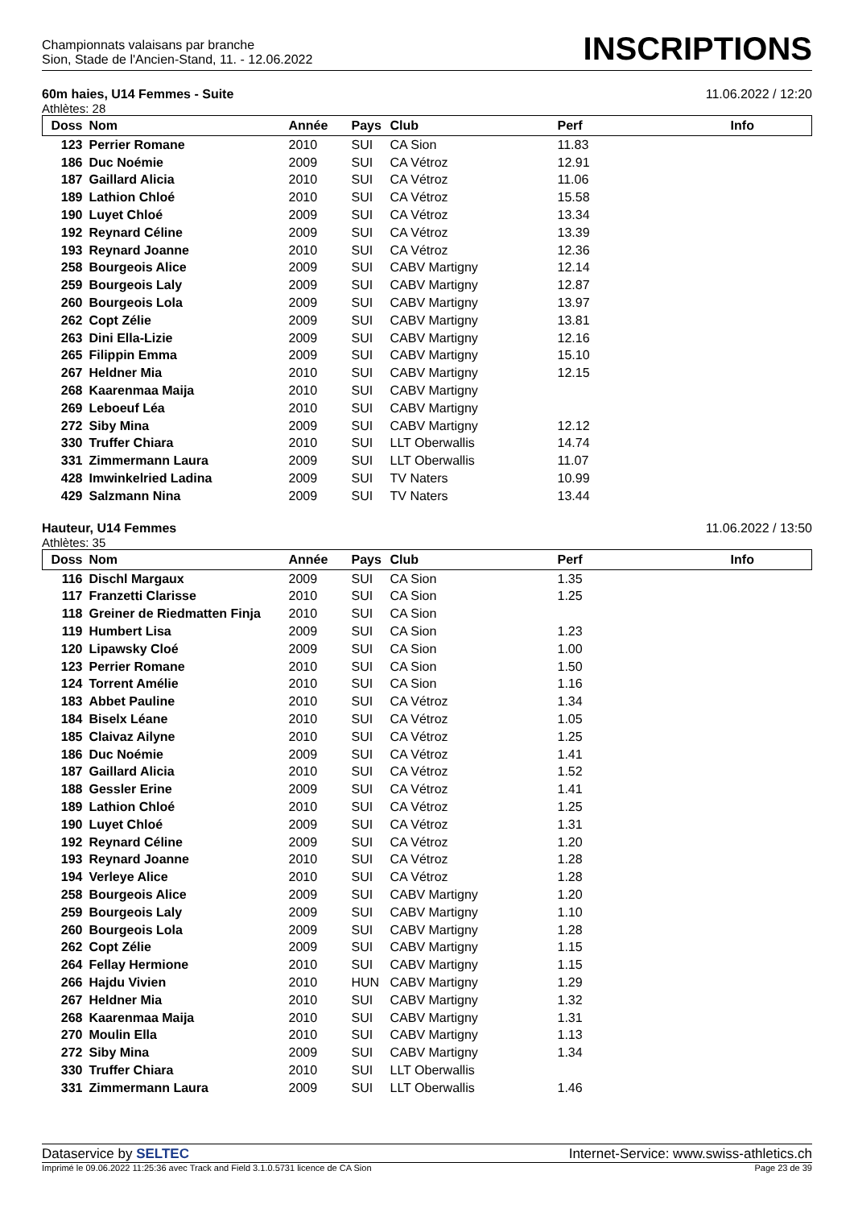Championnats valaisans par branche
Sion, Stade de l'Ancien-Stand, 11. - 12.06.2022
INSCRIPTIONS
60m haies, U14 Femmes - Suite 11.06.2022 / 12:20
Athlètes: 28
| Doss | Nom | Année | Pays | Club | Perf | Info |
| --- | --- | --- | --- | --- | --- | --- |
| 123 | Perrier Romane | 2010 | SUI | CA Sion | 11.83 | |
| 186 | Duc Noémie | 2009 | SUI | CA Vétroz | 12.91 | |
| 187 | Gaillard Alicia | 2010 | SUI | CA Vétroz | 11.06 | |
| 189 | Lathion Chloé | 2010 | SUI | CA Vétroz | 15.58 | |
| 190 | Luyet Chloé | 2009 | SUI | CA Vétroz | 13.34 | |
| 192 | Reynard Céline | 2009 | SUI | CA Vétroz | 13.39 | |
| 193 | Reynard Joanne | 2010 | SUI | CA Vétroz | 12.36 | |
| 258 | Bourgeois Alice | 2009 | SUI | CABV Martigny | 12.14 | |
| 259 | Bourgeois Laly | 2009 | SUI | CABV Martigny | 12.87 | |
| 260 | Bourgeois Lola | 2009 | SUI | CABV Martigny | 13.97 | |
| 262 | Copt Zélie | 2009 | SUI | CABV Martigny | 13.81 | |
| 263 | Dini Ella-Lizie | 2009 | SUI | CABV Martigny | 12.16 | |
| 265 | Filippin Emma | 2009 | SUI | CABV Martigny | 15.10 | |
| 267 | Heldner Mia | 2010 | SUI | CABV Martigny | 12.15 | |
| 268 | Kaarenmaa Maija | 2010 | SUI | CABV Martigny | | |
| 269 | Leboeuf Léa | 2010 | SUI | CABV Martigny | | |
| 272 | Siby Mina | 2009 | SUI | CABV Martigny | 12.12 | |
| 330 | Truffer Chiara | 2010 | SUI | LLT Oberwallis | 14.74 | |
| 331 | Zimmermann Laura | 2009 | SUI | LLT Oberwallis | 11.07 | |
| 428 | Imwinkelried Ladina | 2009 | SUI | TV Naters | 10.99 | |
| 429 | Salzmann Nina | 2009 | SUI | TV Naters | 13.44 | |
Hauteur, U14 Femmes 11.06.2022 / 13:50
Athlètes: 35
| Doss | Nom | Année | Pays | Club | Perf | Info |
| --- | --- | --- | --- | --- | --- | --- |
| 116 | Dischl Margaux | 2009 | SUI | CA Sion | 1.35 | |
| 117 | Franzetti Clarisse | 2010 | SUI | CA Sion | 1.25 | |
| 118 | Greiner de Riedmatten Finja | 2010 | SUI | CA Sion | | |
| 119 | Humbert Lisa | 2009 | SUI | CA Sion | 1.23 | |
| 120 | Lipawsky Cloé | 2009 | SUI | CA Sion | 1.00 | |
| 123 | Perrier Romane | 2010 | SUI | CA Sion | 1.50 | |
| 124 | Torrent Amélie | 2010 | SUI | CA Sion | 1.16 | |
| 183 | Abbet Pauline | 2010 | SUI | CA Vétroz | 1.34 | |
| 184 | Biselx Léane | 2010 | SUI | CA Vétroz | 1.05 | |
| 185 | Claivaz Ailyne | 2010 | SUI | CA Vétroz | 1.25 | |
| 186 | Duc Noémie | 2009 | SUI | CA Vétroz | 1.41 | |
| 187 | Gaillard Alicia | 2010 | SUI | CA Vétroz | 1.52 | |
| 188 | Gessler Erine | 2009 | SUI | CA Vétroz | 1.41 | |
| 189 | Lathion Chloé | 2010 | SUI | CA Vétroz | 1.25 | |
| 190 | Luyet Chloé | 2009 | SUI | CA Vétroz | 1.31 | |
| 192 | Reynard Céline | 2009 | SUI | CA Vétroz | 1.20 | |
| 193 | Reynard Joanne | 2010 | SUI | CA Vétroz | 1.28 | |
| 194 | Verleye Alice | 2010 | SUI | CA Vétroz | 1.28 | |
| 258 | Bourgeois Alice | 2009 | SUI | CABV Martigny | 1.20 | |
| 259 | Bourgeois Laly | 2009 | SUI | CABV Martigny | 1.10 | |
| 260 | Bourgeois Lola | 2009 | SUI | CABV Martigny | 1.28 | |
| 262 | Copt Zélie | 2009 | SUI | CABV Martigny | 1.15 | |
| 264 | Fellay Hermione | 2010 | SUI | CABV Martigny | 1.15 | |
| 266 | Hajdu Vivien | 2010 | HUN | CABV Martigny | 1.29 | |
| 267 | Heldner Mia | 2010 | SUI | CABV Martigny | 1.32 | |
| 268 | Kaarenmaa Maija | 2010 | SUI | CABV Martigny | 1.31 | |
| 270 | Moulin Ella | 2010 | SUI | CABV Martigny | 1.13 | |
| 272 | Siby Mina | 2009 | SUI | CABV Martigny | 1.34 | |
| 330 | Truffer Chiara | 2010 | SUI | LLT Oberwallis | | |
| 331 | Zimmermann Laura | 2009 | SUI | LLT Oberwallis | 1.46 | |
Dataservice by SELTEC Internet-Service: www.swiss-athletics.ch
Imprimé le 09.06.2022 11:25:36 avec Track and Field 3.1.0.5731 licence de CA Sion Page 23 de 39